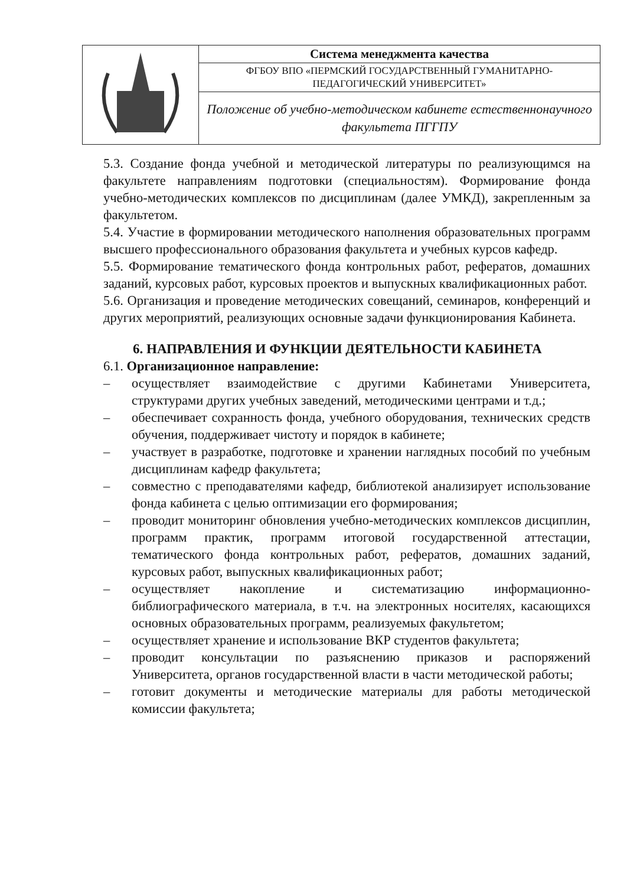| | Система менеджмента качества |
| | ФГБОУ ВПО «ПЕРМСКИЙ ГОСУДАРСТВЕННЫЙ ГУМАНИТАРНО-ПЕДАГОГИЧЕСКИЙ УНИВЕРСИТЕТ» |
| | Положение об учебно-методическом кабинете естественнонаучного факультета ПГГПУ |
5.3. Создание фонда учебной и методической литературы по реализующимся на факультете направлениям подготовки (специальностям). Формирование фонда учебно-методических комплексов по дисциплинам (далее УМКД), закрепленным за факультетом.
5.4. Участие в формировании методического наполнения образовательных программ высшего профессионального образования факультета и учебных курсов кафедр.
5.5. Формирование тематического фонда контрольных работ, рефератов, домашних заданий, курсовых работ, курсовых проектов и выпускных квалификационных работ.
5.6. Организация и проведение методических совещаний, семинаров, конференций и других мероприятий, реализующих основные задачи функционирования Кабинета.
6. НАПРАВЛЕНИЯ И ФУНКЦИИ ДЕЯТЕЛЬНОСТИ КАБИНЕТА
6.1. Организационное направление:
– осуществляет взаимодействие с другими Кабинетами Университета, структурами других учебных заведений, методическими центрами и т.д.;
– обеспечивает сохранность фонда, учебного оборудования, технических средств обучения, поддерживает чистоту и порядок в кабинете;
– участвует в разработке, подготовке и хранении наглядных пособий по учебным дисциплинам кафедр факультета;
– совместно с преподавателями кафедр, библиотекой анализирует использование фонда кабинета с целью оптимизации его формирования;
– проводит мониторинг обновления учебно-методических комплексов дисциплин, программ практик, программ итоговой государственной аттестации, тематического фонда контрольных работ, рефератов, домашних заданий, курсовых работ, выпускных квалификационных работ;
– осуществляет накопление и систематизацию информационно-библиографического материала, в т.ч. на электронных носителях, касающихся основных образовательных программ, реализуемых факультетом;
– осуществляет хранение и использование ВКР студентов факультета;
– проводит консультации по разъяснению приказов и распоряжений Университета, органов государственной власти в части методической работы;
– готовит документы и методические материалы для работы методической комиссии факультета;